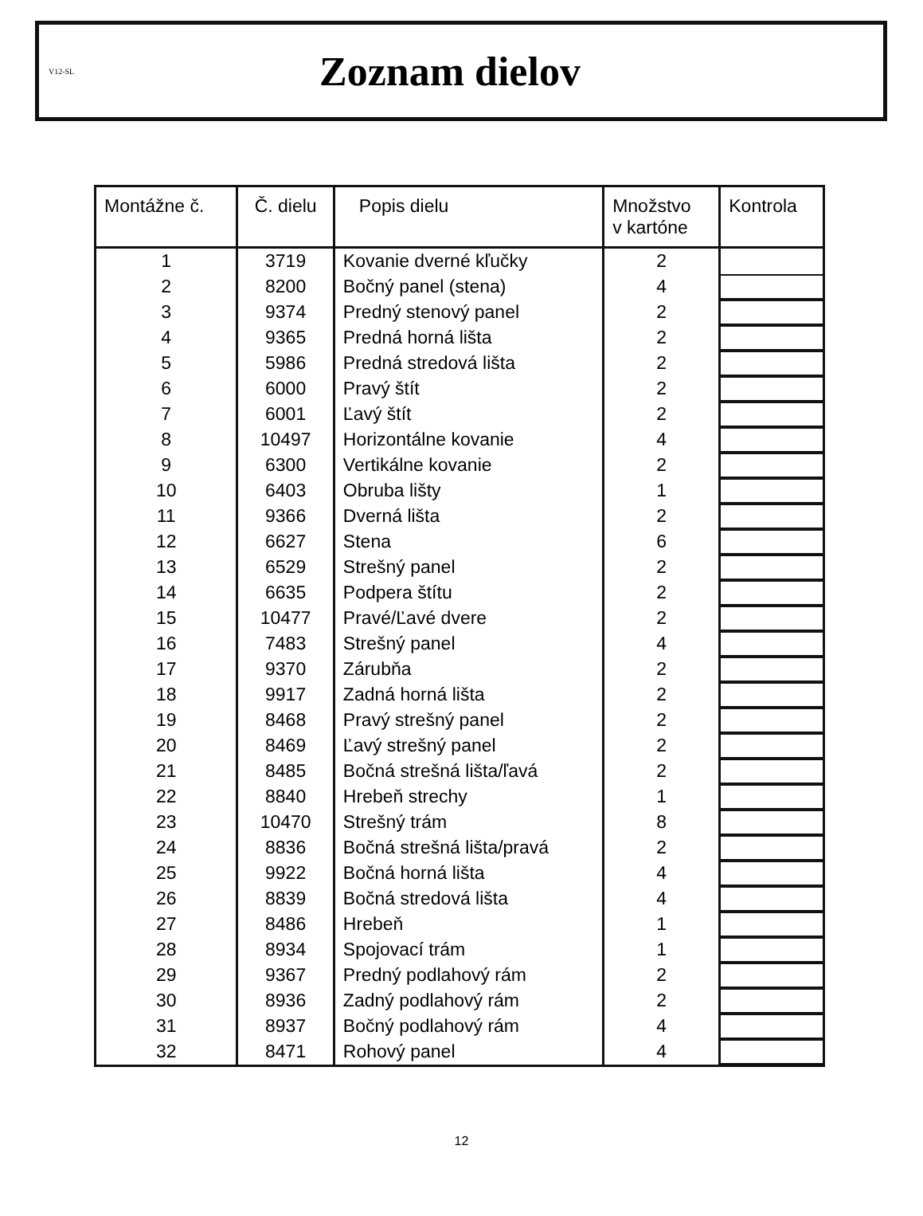V12-SL
Zoznam dielov
| Montážne č. | Č. dielu | Popis dielu | Množstvo v kartóne | Kontrola |
| --- | --- | --- | --- | --- |
| 1 | 3719 | Kovanie dverné kľučky | 2 | |
| 2 | 8200 | Bočný panel (stena) | 4 | |
| 3 | 9374 | Predný stenový panel | 2 | |
| 4 | 9365 | Predná horná lišta | 2 | |
| 5 | 5986 | Predná stredová lišta | 2 | |
| 6 | 6000 | Pravý štít | 2 | |
| 7 | 6001 | Ľavý štít | 2 | |
| 8 | 10497 | Horizontálne kovanie | 4 | |
| 9 | 6300 | Vertikálne kovanie | 2 | |
| 10 | 6403 | Obruba lišty | 1 | |
| 11 | 9366 | Dverná lišta | 2 | |
| 12 | 6627 | Stena | 6 | |
| 13 | 6529 | Strešný panel | 2 | |
| 14 | 6635 | Podpera štítu | 2 | |
| 15 | 10477 | Pravé/Ľavé dvere | 2 | |
| 16 | 7483 | Strešný panel | 4 | |
| 17 | 9370 | Zárubňa | 2 | |
| 18 | 9917 | Zadná horná lišta | 2 | |
| 19 | 8468 | Pravý strešný panel | 2 | |
| 20 | 8469 | Ľavý strešný panel | 2 | |
| 21 | 8485 | Bočná strešná lišta/ľavá | 2 | |
| 22 | 8840 | Hrebeň strechy | 1 | |
| 23 | 10470 | Strešný trám | 8 | |
| 24 | 8836 | Bočná strešná lišta/pravá | 2 | |
| 25 | 9922 | Bočná horná lišta | 4 | |
| 26 | 8839 | Bočná stredová lišta | 4 | |
| 27 | 8486 | Hrebeň | 1 | |
| 28 | 8934 | Spojovací trám | 1 | |
| 29 | 9367 | Predný podlahový rám | 2 | |
| 30 | 8936 | Zadný podlahový rám | 2 | |
| 31 | 8937 | Bočný podlahový rám | 4 | |
| 32 | 8471 | Rohový panel | 4 | |
12